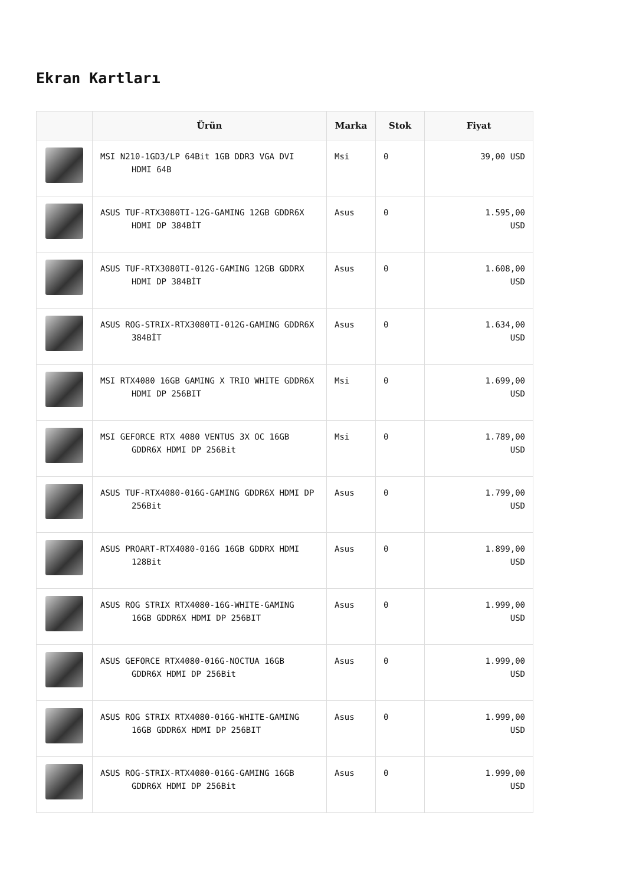Ekran Kartları
| | Ürün | Marka | Stok | Fiyat |
| --- | --- | --- | --- | --- |
| | MSI N210-1GD3/LP 64Bit 1GB DDR3 VGA DVI HDMI 64B | Msi | 0 | 39,00 USD |
| | ASUS TUF-RTX3080TI-12G-GAMING 12GB GDDR6X HDMI DP 384BİT | Asus | 0 | 1.595,00 USD |
| | ASUS TUF-RTX3080TI-012G-GAMING 12GB GDDRX HDMI DP 384BİT | Asus | 0 | 1.608,00 USD |
| | ASUS ROG-STRIX-RTX3080TI-012G-GAMING GDDR6X 384BİT | Asus | 0 | 1.634,00 USD |
| | MSI RTX4080 16GB GAMING X TRIO WHITE GDDR6X HDMI DP 256BIT | Msi | 0 | 1.699,00 USD |
| | MSI GEFORCE RTX 4080 VENTUS 3X OC 16GB GDDR6X HDMI DP 256Bit | Msi | 0 | 1.789,00 USD |
| | ASUS TUF-RTX4080-016G-GAMING GDDR6X HDMI DP 256Bit | Asus | 0 | 1.799,00 USD |
| | ASUS PROART-RTX4080-016G 16GB GDDRX HDMI 128Bit | Asus | 0 | 1.899,00 USD |
| | ASUS ROG STRIX RTX4080-16G-WHITE-GAMING 16GB GDDR6X HDMI DP 256BIT | Asus | 0 | 1.999,00 USD |
| | ASUS GEFORCE RTX4080-016G-NOCTUA 16GB GDDR6X HDMI DP 256Bit | Asus | 0 | 1.999,00 USD |
| | ASUS ROG STRIX RTX4080-016G-WHITE-GAMING 16GB GDDR6X HDMI DP 256BIT | Asus | 0 | 1.999,00 USD |
| | ASUS ROG-STRIX-RTX4080-016G-GAMING 16GB GDDR6X HDMI DP 256Bit | Asus | 0 | 1.999,00 USD |